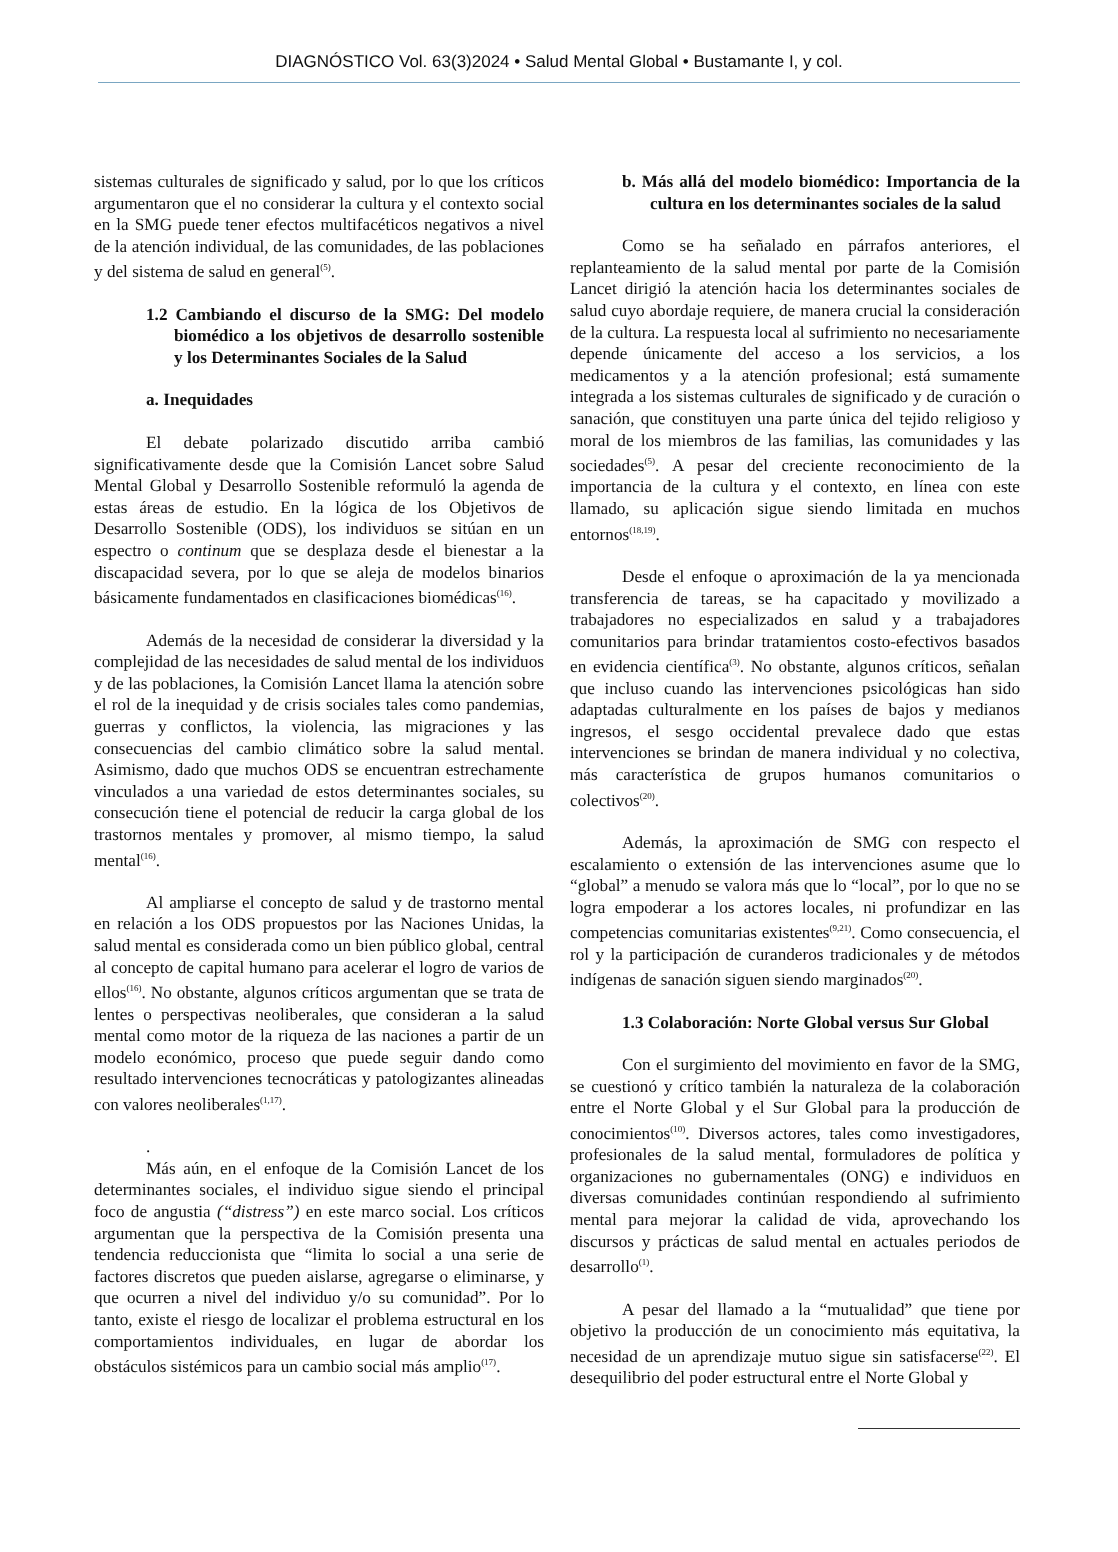DIAGNÓSTICO Vol. 63(3)2024 • Salud Mental Global • Bustamante I, y col.
sistemas culturales de significado y salud, por lo que los críticos argumentaron que el no considerar la cultura y el contexto social en la SMG puede tener efectos multifacéticos negativos a nivel de la atención individual, de las comunidades, de las poblaciones y del sistema de salud en general<sup>(5)</sup>.
1.2 Cambiando el discurso de la SMG: Del modelo biomédico a los objetivos de desarrollo sostenible y los Determinantes Sociales de la Salud
a. Inequidades
El debate polarizado discutido arriba cambió significativamente desde que la Comisión Lancet sobre Salud Mental Global y Desarrollo Sostenible reformuló la agenda de estas áreas de estudio. En la lógica de los Objetivos de Desarrollo Sostenible (ODS), los individuos se sitúan en un espectro o continum que se desplaza desde el bienestar a la discapacidad severa, por lo que se aleja de modelos binarios básicamente fundamentados en clasificaciones biomédicas<sup>(16)</sup>.
Además de la necesidad de considerar la diversidad y la complejidad de las necesidades de salud mental de los individuos y de las poblaciones, la Comisión Lancet llama la atención sobre el rol de la inequidad y de crisis sociales tales como pandemias, guerras y conflictos, la violencia, las migraciones y las consecuencias del cambio climático sobre la salud mental. Asimismo, dado que muchos ODS se encuentran estrechamente vinculados a una variedad de estos determinantes sociales, su consecución tiene el potencial de reducir la carga global de los trastornos mentales y promover, al mismo tiempo, la salud mental<sup>(16)</sup>.
Al ampliarse el concepto de salud y de trastorno mental en relación a los ODS propuestos por las Naciones Unidas, la salud mental es considerada como un bien público global, central al concepto de capital humano para acelerar el logro de varios de ellos<sup>(16)</sup>. No obstante, algunos críticos argumentan que se trata de lentes o perspectivas neoliberales, que consideran a la salud mental como motor de la riqueza de las naciones a partir de un modelo económico, proceso que puede seguir dando como resultado intervenciones tecnocráticas y patologizantes alineadas con valores neoliberales<sup>(1,17)</sup>.
.
Más aún, en el enfoque de la Comisión Lancet de los determinantes sociales, el individuo sigue siendo el principal foco de angustia (“distress”) en este marco social. Los críticos argumentan que la perspectiva de la Comisión presenta una tendencia reduccionista que “limita lo social a una serie de factores discretos que pueden aislarse, agregarse o eliminarse, y que ocurren a nivel del individuo y/o su comunidad”. Por lo tanto, existe el riesgo de localizar el problema estructural en los comportamientos individuales, en lugar de abordar los obstáculos sistémicos para un cambio social más amplio<sup>(17)</sup>.
b. Más allá del modelo biomédico: Importancia de la cultura en los determinantes sociales de la salud
Como se ha señalado en párrafos anteriores, el replanteamiento de la salud mental por parte de la Comisión Lancet dirigió la atención hacia los determinantes sociales de salud cuyo abordaje requiere, de manera crucial la consideración de la cultura. La respuesta local al sufrimiento no necesariamente depende únicamente del acceso a los servicios, a los medicamentos y a la atención profesional; está sumamente integrada a los sistemas culturales de significado y de curación o sanación, que constituyen una parte única del tejido religioso y moral de los miembros de las familias, las comunidades y las sociedades<sup>(5)</sup>. A pesar del creciente reconocimiento de la importancia de la cultura y el contexto, en línea con este llamado, su aplicación sigue siendo limitada en muchos entornos<sup>(18,19)</sup>.
Desde el enfoque o aproximación de la ya mencionada transferencia de tareas, se ha capacitado y movilizado a trabajadores no especializados en salud y a trabajadores comunitarios para brindar tratamientos costo-efectivos basados en evidencia científica<sup>(3)</sup>. No obstante, algunos críticos, señalan que incluso cuando las intervenciones psicológicas han sido adaptadas culturalmente en los países de bajos y medianos ingresos, el sesgo occidental prevalece dado que estas intervenciones se brindan de manera individual y no colectiva, más característica de grupos humanos comunitarios o colectivos<sup>(20)</sup>.
Además, la aproximación de SMG con respecto el escalamiento o extensión de las intervenciones asume que lo “global” a menudo se valora más que lo “local”, por lo que no se logra empoderar a los actores locales, ni profundizar en las competencias comunitarias existentes<sup>(9,21)</sup>. Como consecuencia, el rol y la participación de curanderos tradicionales y de métodos indígenas de sanación siguen siendo marginados<sup>(20)</sup>.
1.3 Colaboración: Norte Global versus Sur Global
Con el surgimiento del movimiento en favor de la SMG, se cuestionó y crítico también la naturaleza de la colaboración entre el Norte Global y el Sur Global para la producción de conocimientos<sup>(10)</sup>. Diversos actores, tales como investigadores, profesionales de la salud mental, formuladores de política y organizaciones no gubernamentales (ONG) e individuos en diversas comunidades continúan respondiendo al sufrimiento mental para mejorar la calidad de vida, aprovechando los discursos y prácticas de salud mental en actuales periodos de desarrollo<sup>(1)</sup>.
A pesar del llamado a la “mutualidad” que tiene por objetivo la producción de un conocimiento más equitativa, la necesidad de un aprendizaje mutuo sigue sin satisfacerse<sup>(22)</sup>. El desequilibrio del poder estructural entre el Norte Global y